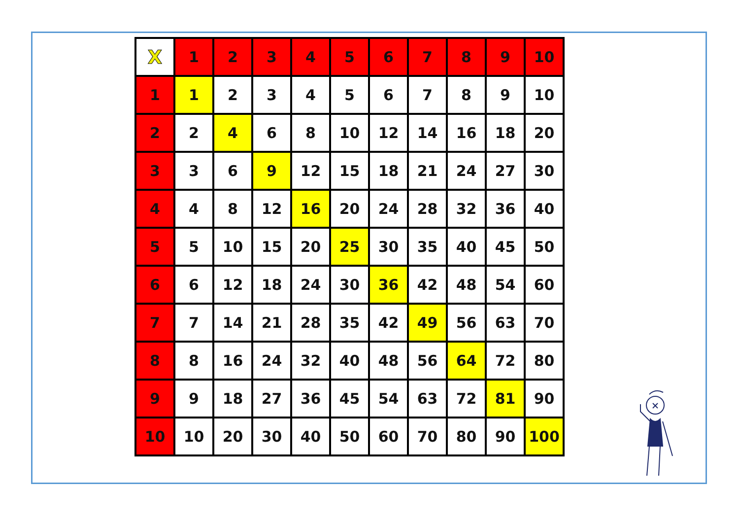| X | 1 | 2 | 3 | 4 | 5 | 6 | 7 | 8 | 9 | 10 |
| --- | --- | --- | --- | --- | --- | --- | --- | --- | --- | --- |
| 1 | 1 | 2 | 3 | 4 | 5 | 6 | 7 | 8 | 9 | 10 |
| 2 | 2 | 4 | 6 | 8 | 10 | 12 | 14 | 16 | 18 | 20 |
| 3 | 3 | 6 | 9 | 12 | 15 | 18 | 21 | 24 | 27 | 30 |
| 4 | 4 | 8 | 12 | 16 | 20 | 24 | 28 | 32 | 36 | 40 |
| 5 | 5 | 10 | 15 | 20 | 25 | 30 | 35 | 40 | 45 | 50 |
| 6 | 6 | 12 | 18 | 24 | 30 | 36 | 42 | 48 | 54 | 60 |
| 7 | 7 | 14 | 21 | 28 | 35 | 42 | 49 | 56 | 63 | 70 |
| 8 | 8 | 16 | 24 | 32 | 40 | 48 | 56 | 64 | 72 | 80 |
| 9 | 9 | 18 | 27 | 36 | 45 | 54 | 63 | 72 | 81 | 90 |
| 10 | 10 | 20 | 30 | 40 | 50 | 60 | 70 | 80 | 90 | 100 |